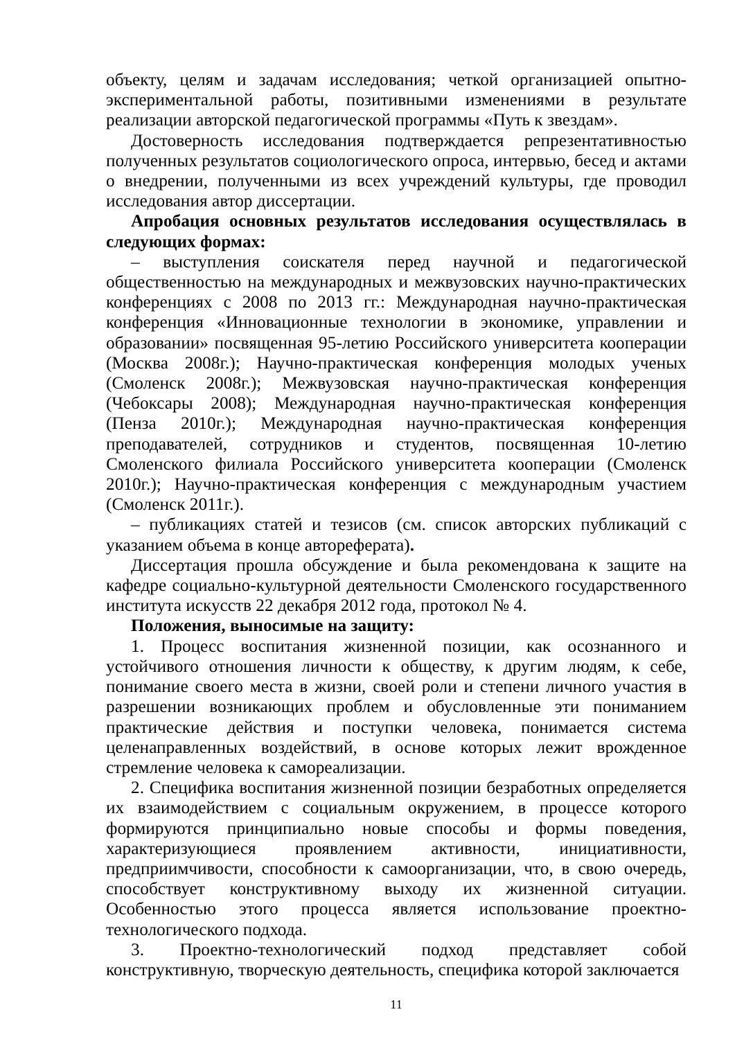объекту, целям и задачам исследования; четкой организацией опытно-экспериментальной работы, позитивными изменениями в результате реализации авторской педагогической программы «Путь к звездам».
Достоверность исследования подтверждается репрезентативностью полученных результатов социологического опроса, интервью, бесед и актами о внедрении, полученными из всех учреждений культуры, где проводил исследования автор диссертации.
Апробация основных результатов исследования осуществлялась в следующих формах:
– выступления соискателя перед научной и педагогической общественностью на международных и межвузовских научно-практических конференциях с 2008 по 2013 гг.: Международная научно-практическая конференция «Инновационные технологии в экономике, управлении и образовании» посвященная 95-летию Российского университета кооперации (Москва 2008г.); Научно-практическая конференция молодых ученых (Смоленск 2008г.); Межвузовская научно-практическая конференция (Чебоксары 2008); Международная научно-практическая конференция (Пенза 2010г.); Международная научно-практическая конференция преподавателей, сотрудников и студентов, посвященная 10-летию Смоленского филиала Российского университета кооперации (Смоленск 2010г.); Научно-практическая конференция с международным участием (Смоленск 2011г.).
– публикациях статей и тезисов (см. список авторских публикаций с указанием объема в конце автореферата).
Диссертация прошла обсуждение и была рекомендована к защите на кафедре социально-культурной деятельности Смоленского государственного института искусств 22 декабря 2012 года, протокол № 4.
Положения, выносимые на защиту:
1. Процесс воспитания жизненной позиции, как осознанного и устойчивого отношения личности к обществу, к другим людям, к себе, понимание своего места в жизни, своей роли и степени личного участия в разрешении возникающих проблем и обусловленные эти пониманием практические действия и поступки человека, понимается система целенаправленных воздействий, в основе которых лежит врожденное стремление человека к самореализации.
2. Специфика воспитания жизненной позиции безработных определяется их взаимодействием с социальным окружением, в процессе которого формируются принципиально новые способы и формы поведения, характеризующиеся проявлением активности, инициативности, предприимчивости, способности к самоорганизации, что, в свою очередь, способствует конструктивному выходу их жизненной ситуации. Особенностью этого процесса является использование проектно-технологического подхода.
3. Проектно-технологический подход представляет собой конструктивную, творческую деятельность, специфика которой заключается
11